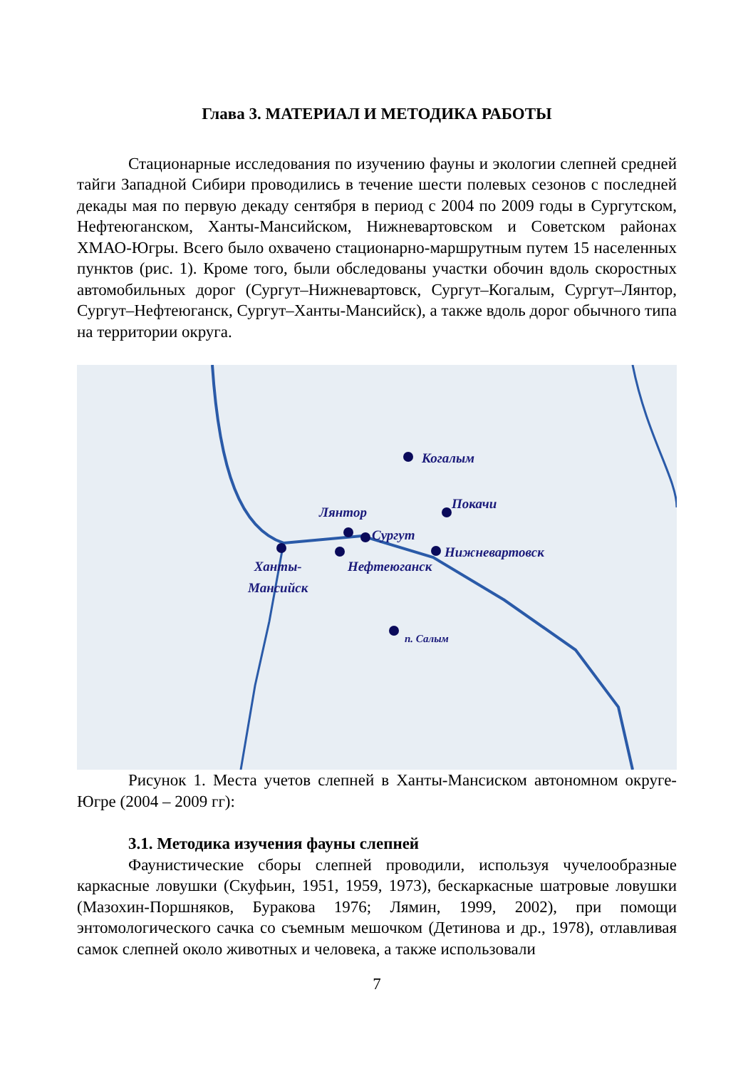Глава 3. МАТЕРИАЛ И МЕТОДИКА РАБОТЫ
Стационарные исследования по изучению фауны и экологии слепней средней тайги Западной Сибири проводились в течение шести полевых сезонов с последней декады мая по первую декаду сентября в период с 2004 по 2009 годы в Сургутском, Нефтеюганском, Ханты-Мансийском, Нижневартовском и Советском районах ХМАО-Югры. Всего было охвачено стационарно-маршрутным путем 15 населенных пунктов (рис. 1). Кроме того, были обследованы участки обочин вдоль скоростных автомобильных дорог (Сургут–Нижневартовск, Сургут–Когалым, Сургут–Лянтор, Сургут–Нефтеюганск, Сургут–Ханты-Мансийск), а также вдоль дорог обычного типа на территории округа.
Когалым
Покачи
Лянтор
Сургут
Нижневартовск
Нефтеюганск Ханты-
Мансийск
п. Салым
Рисунок 1. Места учетов слепней в Ханты-Мансиском автономном округе-Югре (2004 – 2009 гг):
3.1. Методика изучения фауны слепней
Фаунистические сборы слепней проводили, используя чучелообразные каркасные ловушки (Скуфьин, 1951, 1959, 1973), бескаркасные шатровые ловушки (Мазохин-Поршняков, Буракова 1976; Лямин, 1999, 2002), при помощи энтомологического сачка со съемным мешочком (Детинова и др., 1978), отлавливая самок слепней около животных и человека, а также использовали
7